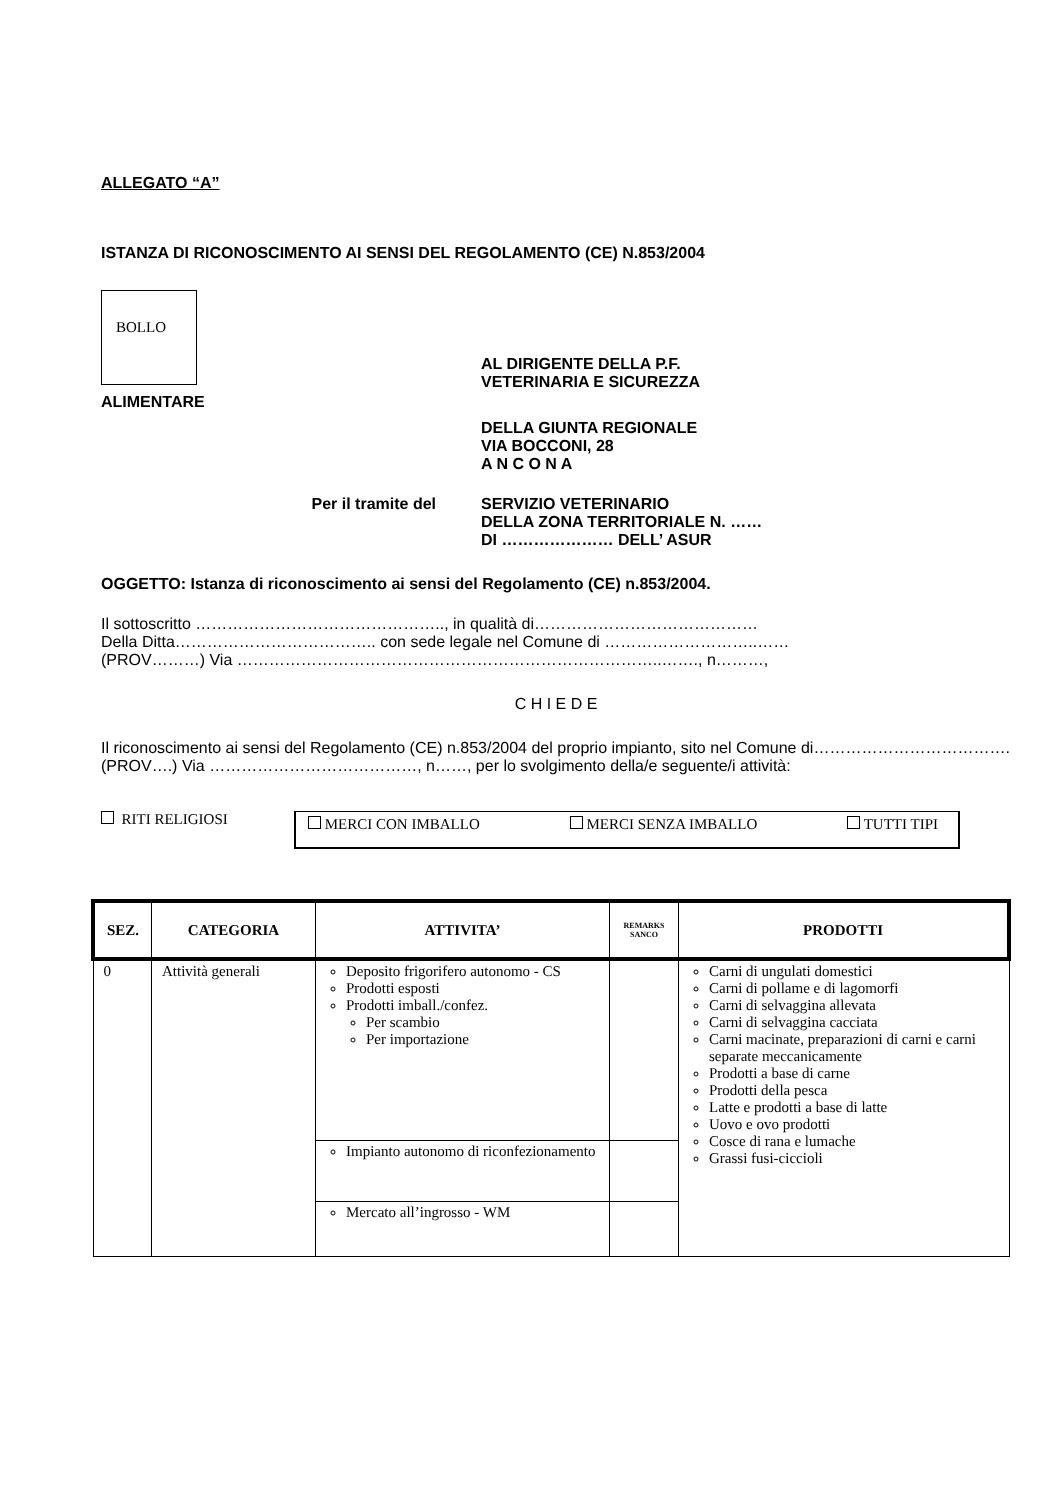ALLEGATO “A”
ISTANZA DI RICONOSCIMENTO AI SENSI DEL REGOLAMENTO (CE) N.853/2004
BOLLO
AL DIRIGENTE DELLA P.F.
VETERINARIA E SICUREZZA
ALIMENTARE
DELLA GIUNTA REGIONALE
VIA BOCCONI, 28
A N C O N A
Per il tramite del SERVIZIO VETERINARIO
DELLA ZONA TERRITORIALE N. ……
DI ………………… DELL’ ASUR
OGGETTO: Istanza di riconoscimento ai sensi del Regolamento (CE) n.853/2004.
Il sottoscritto ……………………………………….., in qualità di……………………………………
Della Ditta……………………………….. con sede legale nel Comune di ………………………..……
(PROV………) Via ……………………………………………………………………..……., n………,
C H I E D E
Il riconoscimento ai sensi del Regolamento (CE) n.853/2004 del proprio impianto, sito nel Comune di………………………………. (PROV….) Via …………………………………, n……, per lo svolgimento della/e seguente/i attività:
RITI RELIGIOSI
MERCI CON IMBALLO MERCI SENZA IMBALLO TUTTI TIPI
| SEZ. | CATEGORIA | ATTIVITA’ | REMARKS SANCO | PRODOTTI |
| --- | --- | --- | --- | --- |
| 0 | Attività generali | Deposito frigorifero autonomo - CS Prodotti esposti Prodotti imball./confez. Per scambio Per importazione | | Carni di ungulati domestici Carni di pollame e di lagomorfi Carni di selvaggina allevata Carni di selvaggina cacciata Carni macinate, preparazioni di carni e carni separate meccanicamente Prodotti a base di carne Prodotti della pesca Latte e prodotti a base di latte Uovo e ovo prodotti Cosce di rana e lumache Grassi fusi-ciccioli |
| | | Impianto autonomo di riconfezionamento | | |
| | | Mercato all’ingrosso - WM | | |